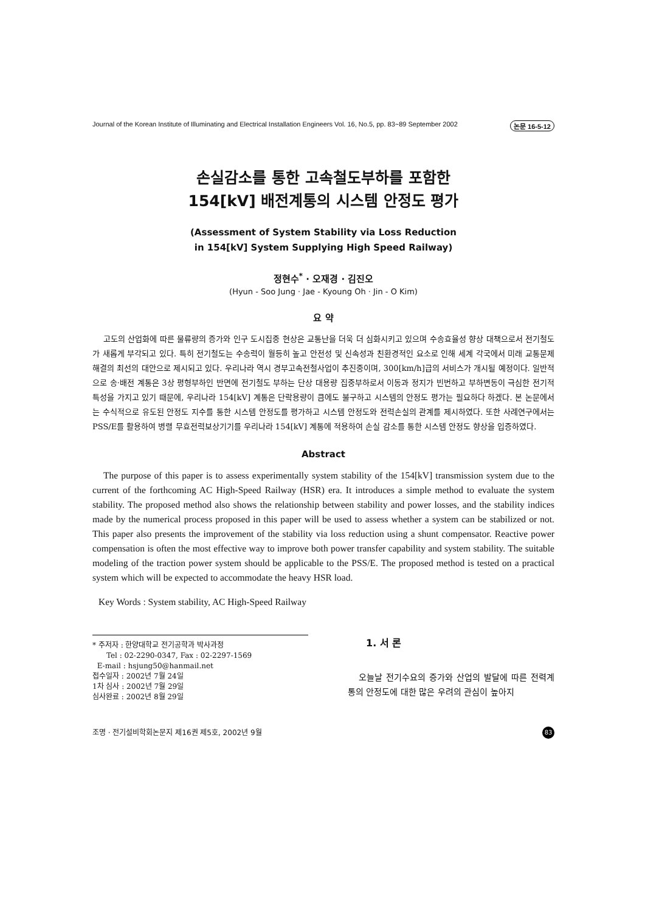Journal of the Korean Institute of Illuminating and Electrical Installation Engineers Vol. 16, No.5, pp. 83~89 September 2002 논문 16-5-12
손실감소를 통한 고속철도부하를 포함한
154[kV] 배전계통의 시스템 안정도 평가
(Assessment of System Stability via Loss Reduction
in 154[kV] System Supplying High Speed Railway)
정현수<sup>*</sup> · 오재경 · 김진오
(Hyun - Soo Jung · Jae - Kyoung Oh · Jin - O Kim)
요 약
고도의 산업화에 따른 물류량의 증가와 인구 도시집중 현상은 교통난을 더욱 더 심화시키고 있으며 수송효율성 향상 대책으로서 전기철도가 새롭게 부각되고 있다. 특히 전기철도는 수송력이 월등히 높고 안전성 및 신속성과 친환경적인 요소로 인해 세계 각국에서 미래 교통문제 해결의 최선의 대안으로 제시되고 있다. 우리나라 역시 경부고속전철사업이 추진중이며, 300[km/h]급의 서비스가 개시될 예정이다. 일반적으로 송·배전 계통은 3상 평형부하인 반면에 전기철도 부하는 단상 대용량 집중부하로서 이동과 정지가 빈번하고 부하변동이 극심한 전기적 특성을 가지고 있기 때문에, 우리나라 154[kV] 계통은 단락용량이 큼에도 불구하고 시스템의 안정도 평가는 필요하다 하겠다. 본 논문에서는 수식적으로 유도된 안정도 지수를 통한 시스템 안정도를 평가하고 시스템 안정도와 전력손실의 관계를 제시하였다. 또한 사례연구에서는 PSS/E를 활용하여 병렬 무효전력보상기기를 우리나라 154[kV] 계통에 적용하여 손실 감소를 통한 시스템 안정도 향상을 입증하였다.
Abstract
The purpose of this paper is to assess experimentally system stability of the 154[kV] transmission system due to the current of the forthcoming AC High-Speed Railway (HSR) era. It introduces a simple method to evaluate the system stability. The proposed method also shows the relationship between stability and power losses, and the stability indices made by the numerical process proposed in this paper will be used to assess whether a system can be stabilized or not. This paper also presents the improvement of the stability via loss reduction using a shunt compensator. Reactive power compensation is often the most effective way to improve both power transfer capability and system stability. The suitable modeling of the traction power system should be applicable to the PSS/E. The proposed method is tested on a practical system which will be expected to accommodate the heavy HSR load.
Key Words : System stability, AC High-Speed Railway
* 주저자 : 한양대학교 전기공학과 박사과정
Tel : 02-2290-0347, Fax : 02-2297-1569
E-mail : hsjung50@hanmail.net
접수일자 : 2002년 7월 24일
1차 심사 : 2002년 7월 29일
심사완료 : 2002년 8월 29일
1. 서 론
오늘날 전기수요의 증가와 산업의 발달에 따른 전력계통의 안정도에 대한 많은 우려의 관심이 높아지
조명 · 전기설비학회논문지 제16권 제5호, 2002년 9월 83